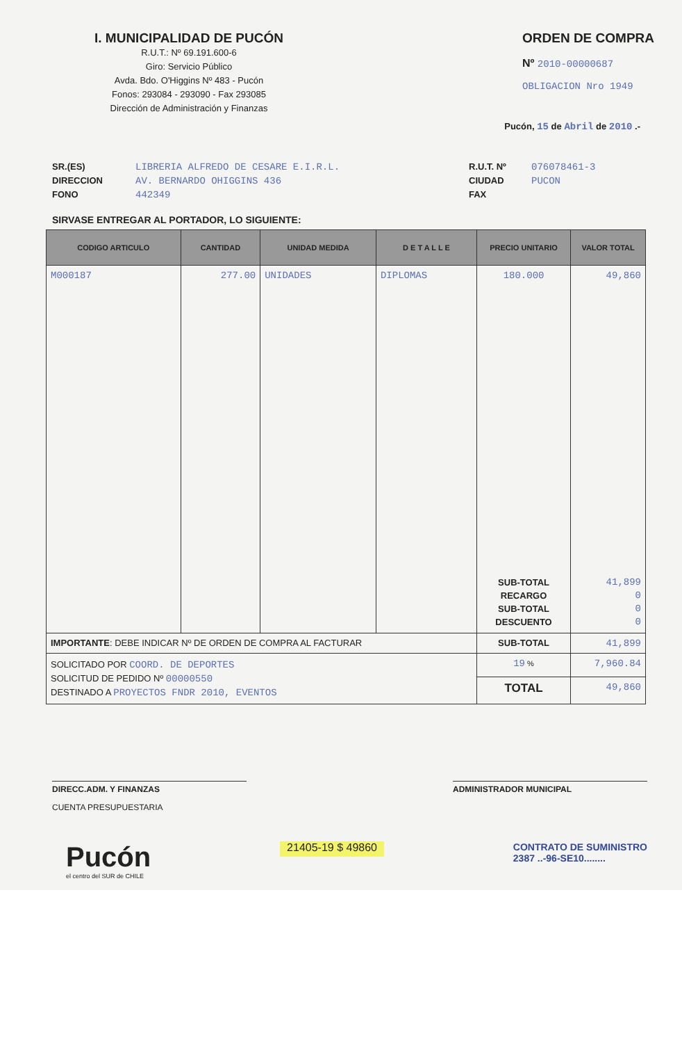I. MUNICIPALIDAD DE PUCÓN
R.U.T.: Nº 69.191.600-6
Giro: Servicio Público
Avda. Bdo. O'Higgins Nº 483 - Pucón
Fonos: 293084 - 293090 - Fax 293085
Dirección de Administración y Finanzas
ORDEN DE COMPRA
Nº 2010-00000687
OBLIGACION Nro 1949
Pucón, 15 de Abril de 2010 .-
SR.(ES) LIBRERIA ALFREDO DE CESARE E.I.R.L. DIRECCION AV. BERNARDO OHIGGINS 436 FONO 442349
R.U.T. Nº 076078461-3 CIUDAD PUCON FAX
SIRVASE ENTREGAR AL PORTADOR, LO SIGUIENTE:
| CODIGO ARTICULO | CANTIDAD | UNIDAD MEDIDA | D E T A L L E | PRECIO UNITARIO | VALOR TOTAL |
| --- | --- | --- | --- | --- | --- |
| M000187 | 277.00 | UNIDADES | DIPLOMAS | 180.000 | 49,860 |
| | | | | SUB-TOTAL RECARGO SUB-TOTAL DESCUENTO | 41,899 0 0 0 |
| IMPORTANTE : DEBE INDICAR Nº DE ORDEN DE COMPRA AL FACTURAR | | | | SUB-TOTAL | 41,899 |
| SOLICITADO POR COORD. DE DEPORTES SOLICITUD DE PEDIDO Nº 00000550 DESTINADO A PROYECTOS FNDR 2010, EVENTOS | | | | 19 % | 7,960.84 |
| | | | | TOTAL | 49,860 |
DIRECC.ADM. Y FINANZAS
CUENTA PRESUPUESTARIA
ADMINISTRADOR MUNICIPAL
Pucón
el centro del SUR de CHILE
21405-19 $ 49860
CONTRATO DE SUMINISTRO
2387 ..-96-SE10........